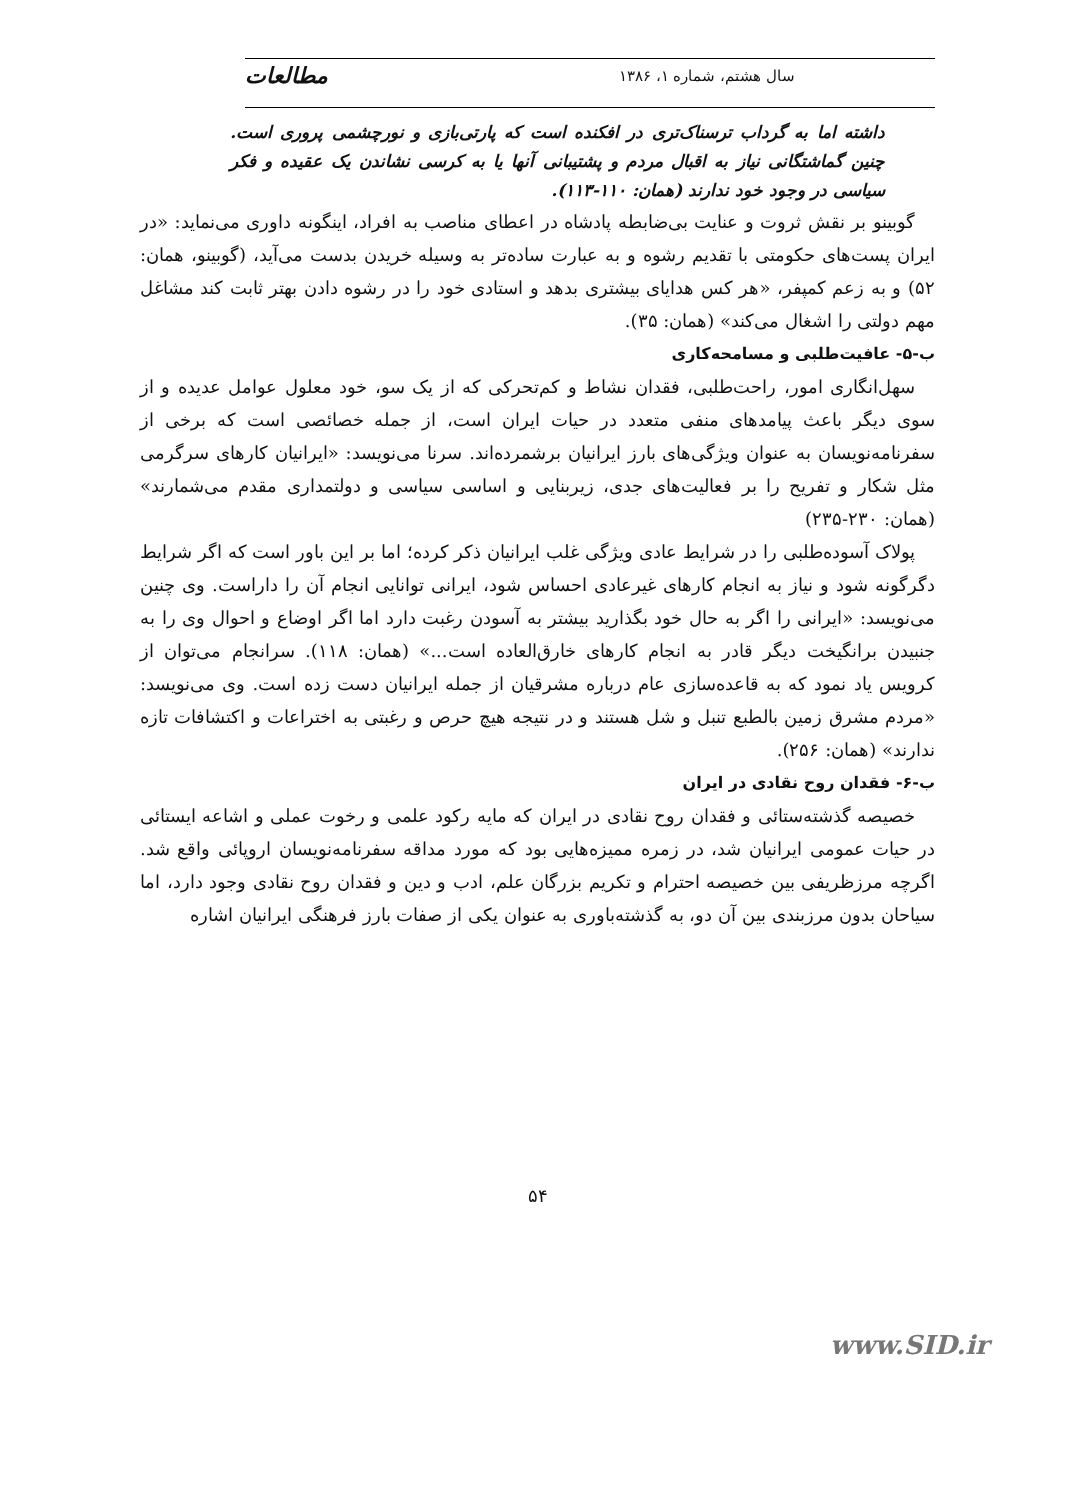سال هشتم، شماره ۱، ۱۳۸۶ مطالعات
داشته اما به گرداب ترسناک‌تری در افکنده است که پارتی‌بازی و نورچشمی پروری است. چنین گماشتگانی نیاز به اقبال مردم و پشتیبانی آنها یا به کرسی نشاندن یک عقیده و فکر سیاسی در وجود خود ندارند (همان: ۱۱۰-۱۱۳).
گوبینو بر نقش ثروت و عنایت بی‌ضابطه پادشاه در اعطای مناصب به افراد، اینگونه داوری می‌نماید: «در ایران پست‌های حکومتی با تقدیم رشوه و به عبارت ساده‌تر به وسیله خریدن بدست می‌آید، (گوبینو، همان: ۵۲) و به زعم کمپفر، «هر کس هدایای بیشتری بدهد و استادی خود را در رشوه دادن بهتر ثابت کند مشاغل مهم دولتی را اشغال می‌کند» (همان: ۳۵).
ب-۵- عافیت‌طلبی و مسامحه‌کاری
سهل‌انگاری امور، راحت‌طلبی، فقدان نشاط و کم‌تحرکی که از یک سو، خود معلول عوامل عدیده و از سوی دیگر باعث پیامدهای منفی متعدد در حیات ایران است، از جمله خصائصی است که برخی از سفرنامه‌نویسان به عنوان ویژگی‌های بارز ایرانیان برشمرده‌اند. سرنا می‌نویسد: «ایرانیان کارهای سرگرمی مثل شکار و تفریح را بر فعالیت‌های جدی، زیربنایی و اساسی سیاسی و دولتمداری مقدم می‌شمارند» (همان: ۲۳۰-۲۳۵)
پولاک آسوده‌طلبی را در شرایط عادی ویژگی غلب ایرانیان ذکر کرده؛ اما بر این باور است که اگر شرایط دگرگونه شود و نیاز به انجام کارهای غیرعادی احساس شود، ایرانی توانایی انجام آن را داراست. وی چنین می‌نویسد: «ایرانی را اگر به حال خود بگذارید بیشتر به آسودن رغبت دارد اما اگر اوضاع و احوال وی را به جنبیدن برانگیخت دیگر قادر به انجام کارهای خارق‌العاده است...» (همان: ۱۱۸). سرانجام می‌توان از کرویس یاد نمود که به قاعده‌سازی عام درباره مشرقیان از جمله ایرانیان دست زده است. وی می‌نویسد: «مردم مشرق زمین بالطبع تنبل و شل هستند و در نتیجه هیچ حرص و رغبتی به اختراعات و اکتشافات تازه ندارند» (همان: ۲۵۶).
ب-۶- فقدان روح نقادی در ایران
خصیصه گذشته‌ستائی و فقدان روح نقادی در ایران که مایه رکود علمی و رخوت عملی و اشاعه ایستائی در حیات عمومی ایرانیان شد، در زمره ممیزه‌هایی بود که مورد مداقه سفرنامه‌نویسان اروپائی واقع شد. اگرچه مرزظریفی بین خصیصه احترام و تکریم بزرگان علم، ادب و دین و فقدان روح نقادی وجود دارد، اما سیاحان بدون مرزبندی بین آن دو، به گذشته‌باوری به عنوان یکی از صفات بارز فرهنگی ایرانیان اشاره
۵۴
www.SID.ir